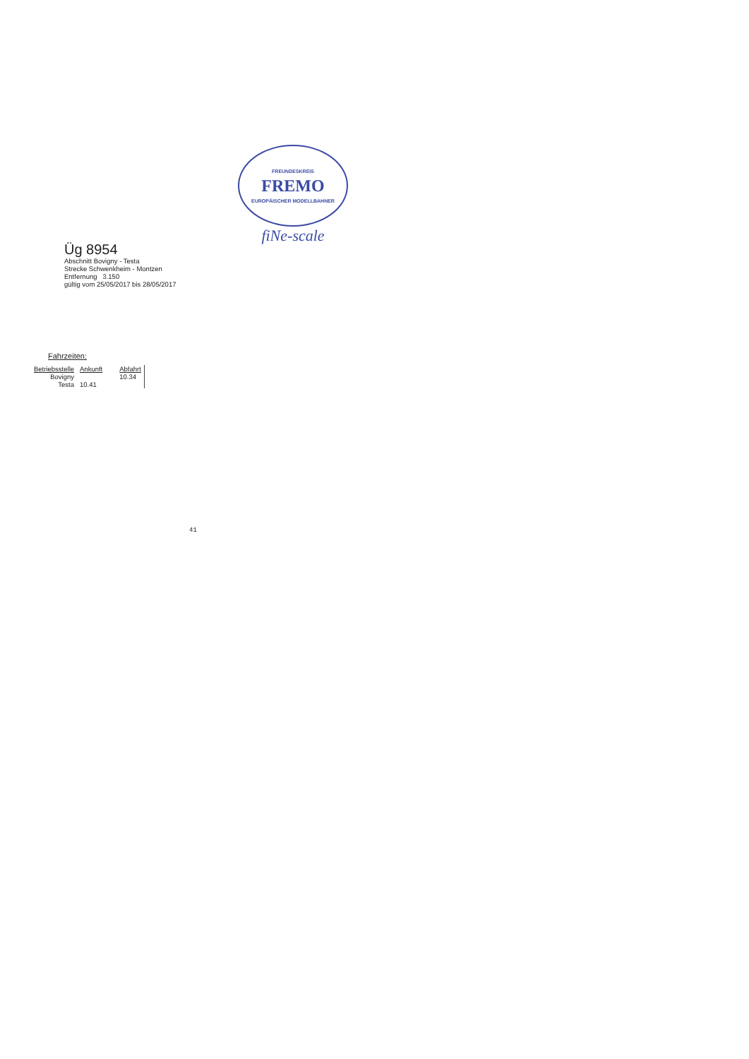FREUNDESKREIS
FREMO
EUROPÄISCHER MODELLBAHNER
fiNe-scale
Üg 8954
Abschnitt Bovigny - Testa
Strecke Schwenkheim - Montzen
Entfernung 3.150
gültig vom 25/05/2017 bis 28/05/2017
Fahrzeiten:
| Betriebsstelle | Ankunft | Abfahrt |
| --- | --- | --- |
| Bovigny | | 10.34 |
| Testa | 10.41 | |
41